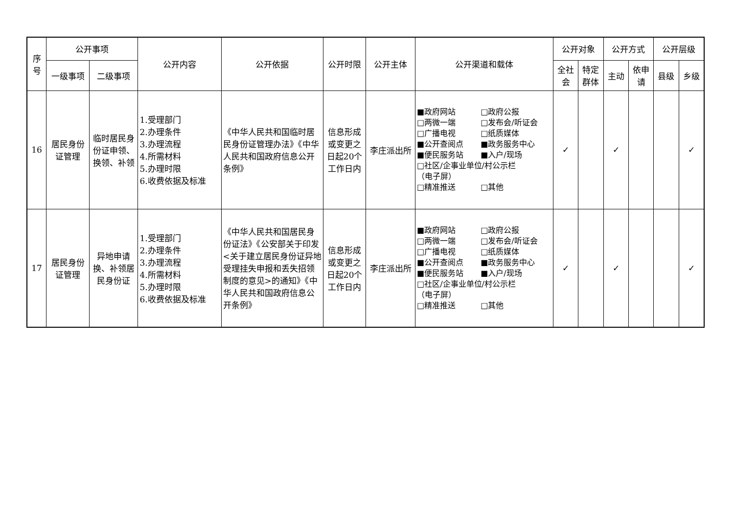| 序 号 | 公开事项 | | 公开内容 | 公开依据 | 公开时限 | 公开主体 | 公开渠道和载体 | 公开对象 | | 公开方式 | | 公开层级 | |
| --- | --- | --- | --- | --- | --- | --- | --- | --- | --- | --- | --- | --- | --- |
| | 一级事项 | 二级事项 | | | | | | 全社 会 | 特定 群体 | 主动 | 依申 请 | 县级 | 乡级 |
| 16 | 居民身份证管理 | 临时居民身份证申领、换领、补领 | 1.受理部门 2.办理条件 3.办理流程 4.所需材料 5.办理时限 6.收费依据及标准 | 《中华人民共和国临时居民身份证管理办法》《中华人民共和国政府信息公开条例》 | 信息形成或变更之日起20个工作日内 | 李庄派出所 | ■政府网站 □政府公报 □两微一端 □发布会/听证会 □广播电视 □纸质媒体 ■公开查阅点 ■政务服务中心 ■便民服务站 ■入户/现场 □社区/企事业单位/村公示栏 （电子屏） □精准推送 □其他 | ✓ | | ✓ | | | ✓ |
| 17 | 居民身份证管理 | 异地申请换、补领居民身份证 | 1.受理部门 2.办理条件 3.办理流程 4.所需材料 5.办理时限 6.收费依据及标准 | 《中华人民共和国居民身份证法》《公安部关于印发<关于建立居民身份证异地受理挂失申报和丢失招领制度的意见>的通知》《中华人民共和国政府信息公开条例》 | 信息形成或变更之日起20个工作日内 | 李庄派出所 | ■政府网站 □政府公报 □两微一端 □发布会/听证会 □广播电视 □纸质媒体 ■公开查阅点 ■政务服务中心 ■便民服务站 ■入户/现场 □社区/企事业单位/村公示栏 （电子屏） □精准推送 □其他 | ✓ | | ✓ | | | ✓ |